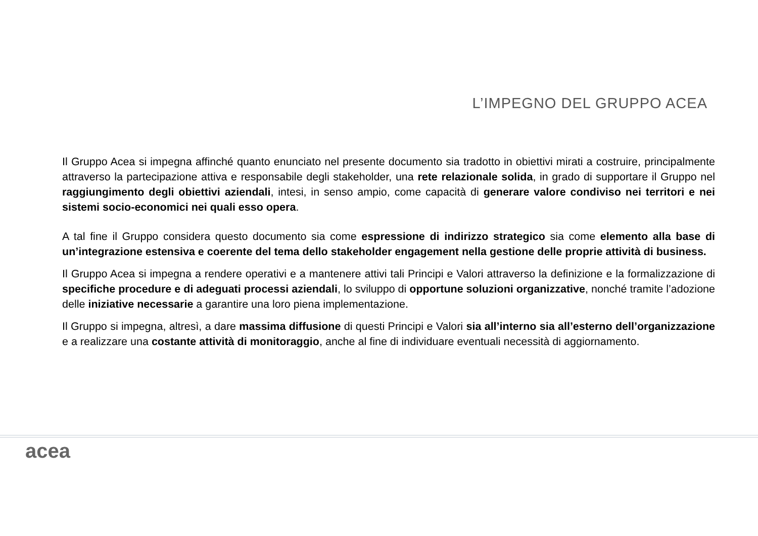L’IMPEGNO DEL GRUPPO ACEA
Il Gruppo Acea si impegna affinché quanto enunciato nel presente documento sia tradotto in obiettivi mirati a costruire, principalmente attraverso la partecipazione attiva e responsabile degli stakeholder, una rete relazionale solida, in grado di supportare il Gruppo nel raggiungimento degli obiettivi aziendali, intesi, in senso ampio, come capacità di generare valore condiviso nei territori e nei sistemi socio-economici nei quali esso opera.
A tal fine il Gruppo considera questo documento sia come espressione di indirizzo strategico sia come elemento alla base di un’integrazione estensiva e coerente del tema dello stakeholder engagement nella gestione delle proprie attività di business.
Il Gruppo Acea si impegna a rendere operativi e a mantenere attivi tali Principi e Valori attraverso la definizione e la formalizzazione di specifiche procedure e di adeguati processi aziendali, lo sviluppo di opportune soluzioni organizzative, nonché tramite l’adozione delle iniziative necessarie a garantire una loro piena implementazione.
Il Gruppo si impegna, altresì, a dare massima diffusione di questi Principi e Valori sia all’interno sia all’esterno dell’organizzazione e a realizzare una costante attività di monitoraggio, anche al fine di individuare eventuali necessità di aggiornamento.
acea